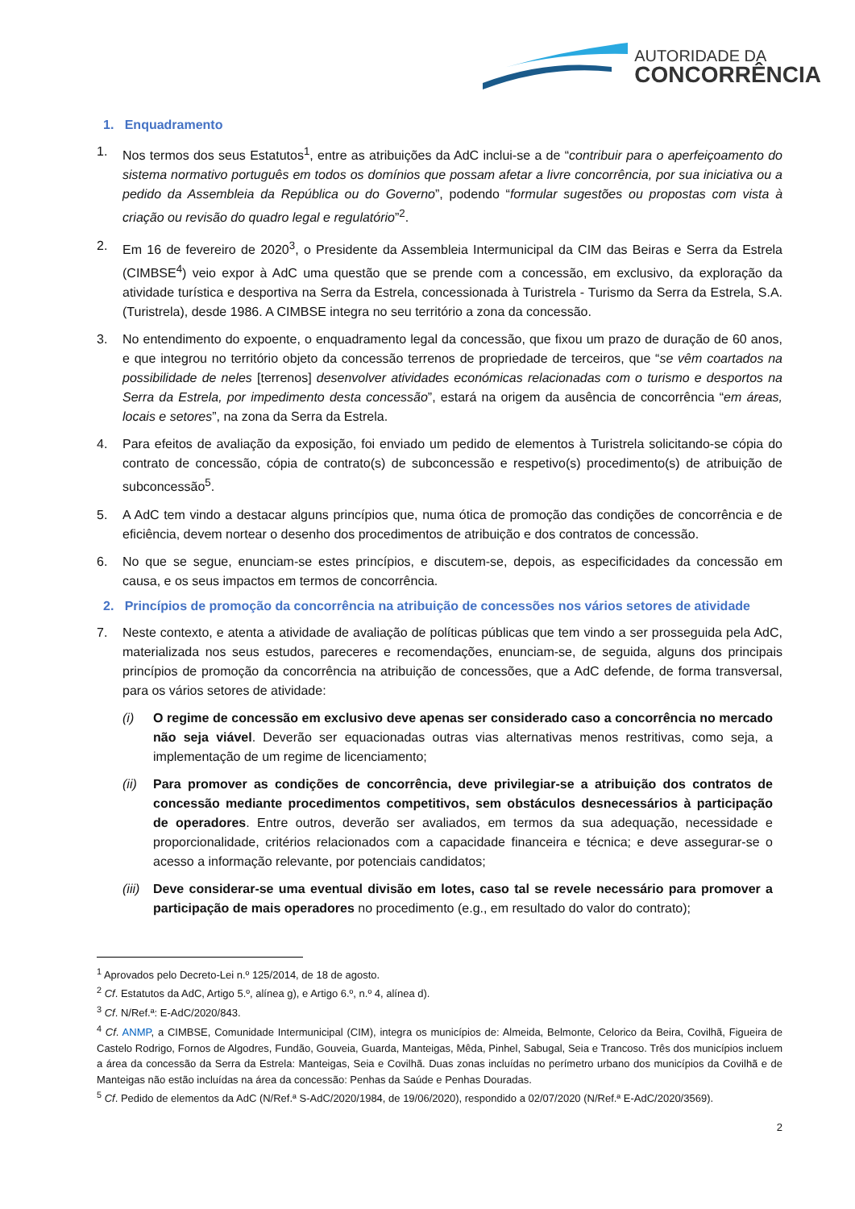AUTORIDADE DA
CONCORRÊNCIA
1. Enquadramento
1. Nos termos dos seus Estatutos<sup>1</sup>, entre as atribuições da AdC inclui-se a de “contribuir para o aperfeiçoamento do sistema normativo português em todos os domínios que possam afetar a livre concorrência, por sua iniciativa ou a pedido da Assembleia da República ou do Governo”, podendo “formular sugestões ou propostas com vista à criação ou revisão do quadro legal e regulatório”<sup>2</sup>.
2. Em 16 de fevereiro de 2020<sup>3</sup>, o Presidente da Assembleia Intermunicipal da CIM das Beiras e Serra da Estrela (CIMBSE<sup>4</sup>) veio expor à AdC uma questão que se prende com a concessão, em exclusivo, da exploração da atividade turística e desportiva na Serra da Estrela, concessionada à Turistrela - Turismo da Serra da Estrela, S.A. (Turistrela), desde 1986. A CIMBSE integra no seu território a zona da concessão.
3. No entendimento do expoente, o enquadramento legal da concessão, que fixou um prazo de duração de 60 anos, e que integrou no território objeto da concessão terrenos de propriedade de terceiros, que “se vêm coartados na possibilidade de neles [terrenos] desenvolver atividades económicas relacionadas com o turismo e desportos na Serra da Estrela, por impedimento desta concessão”, estará na origem da ausência de concorrência “em áreas, locais e setores”, na zona da Serra da Estrela.
4. Para efeitos de avaliação da exposição, foi enviado um pedido de elementos à Turistrela solicitando-se cópia do contrato de concessão, cópia de contrato(s) de subconcessão e respetivo(s) procedimento(s) de atribuição de subconcessão<sup>5</sup>.
5. A AdC tem vindo a destacar alguns princípios que, numa ótica de promoção das condições de concorrência e de eficiência, devem nortear o desenho dos procedimentos de atribuição e dos contratos de concessão.
6. No que se segue, enunciam-se estes princípios, e discutem-se, depois, as especificidades da concessão em causa, e os seus impactos em termos de concorrência.
2. Princípios de promoção da concorrência na atribuição de concessões nos vários setores de atividade
7. Neste contexto, e atenta a atividade de avaliação de políticas públicas que tem vindo a ser prosseguida pela AdC, materializada nos seus estudos, pareceres e recomendações, enunciam-se, de seguida, alguns dos principais princípios de promoção da concorrência na atribuição de concessões, que a AdC defende, de forma transversal, para os vários setores de atividade:
(i) O regime de concessão em exclusivo deve apenas ser considerado caso a concorrência no mercado não seja viável. Deverão ser equacionadas outras vias alternativas menos restritivas, como seja, a implementação de um regime de licenciamento;
(ii)
Para promover as condições de concorrência, deve privilegiar-se a atribuição dos contratos de concessão mediante procedimentos competitivos, sem obstáculos desnecessários à participação de operadores. Entre outros, deverão ser avaliados, em termos da sua adequação, necessidade e proporcionalidade, critérios relacionados com a capacidade financeira e técnica; e deve assegurar-se o acesso a informação relevante, por potenciais candidatos;
(iii)
Deve considerar-se uma eventual divisão em lotes, caso tal se revele necessário para promover a participação de mais operadores no procedimento (e.g., em resultado do valor do contrato);
<sup>1</sup> Aprovados pelo Decreto-Lei n.º 125/2014, de 18 de agosto.
<sup>2</sup> Cf. Estatutos da AdC, Artigo 5.º, alínea g), e Artigo 6.º, n.º 4, alínea d).
<sup>3</sup> Cf. N/Ref.ª: E-AdC/2020/843.
<sup>4</sup> Cf. ANMP, a CIMBSE, Comunidade Intermunicipal (CIM), integra os municípios de: Almeida, Belmonte, Celorico da Beira, Covilhã, Figueira de Castelo Rodrigo, Fornos de Algodres, Fundão, Gouveia, Guarda, Manteigas, Mêda, Pinhel, Sabugal, Seia e Trancoso. Três dos municípios incluem a área da concessão da Serra da Estrela: Manteigas, Seia e Covilhã. Duas zonas incluídas no perímetro urbano dos municípios da Covilhã e de Manteigas não estão incluídas na área da concessão: Penhas da Saúde e Penhas Douradas.
<sup>5</sup> Cf. Pedido de elementos da AdC (N/Ref.ª S-AdC/2020/1984, de 19/06/2020), respondido a 02/07/2020 (N/Ref.ª E-AdC/2020/3569).
2